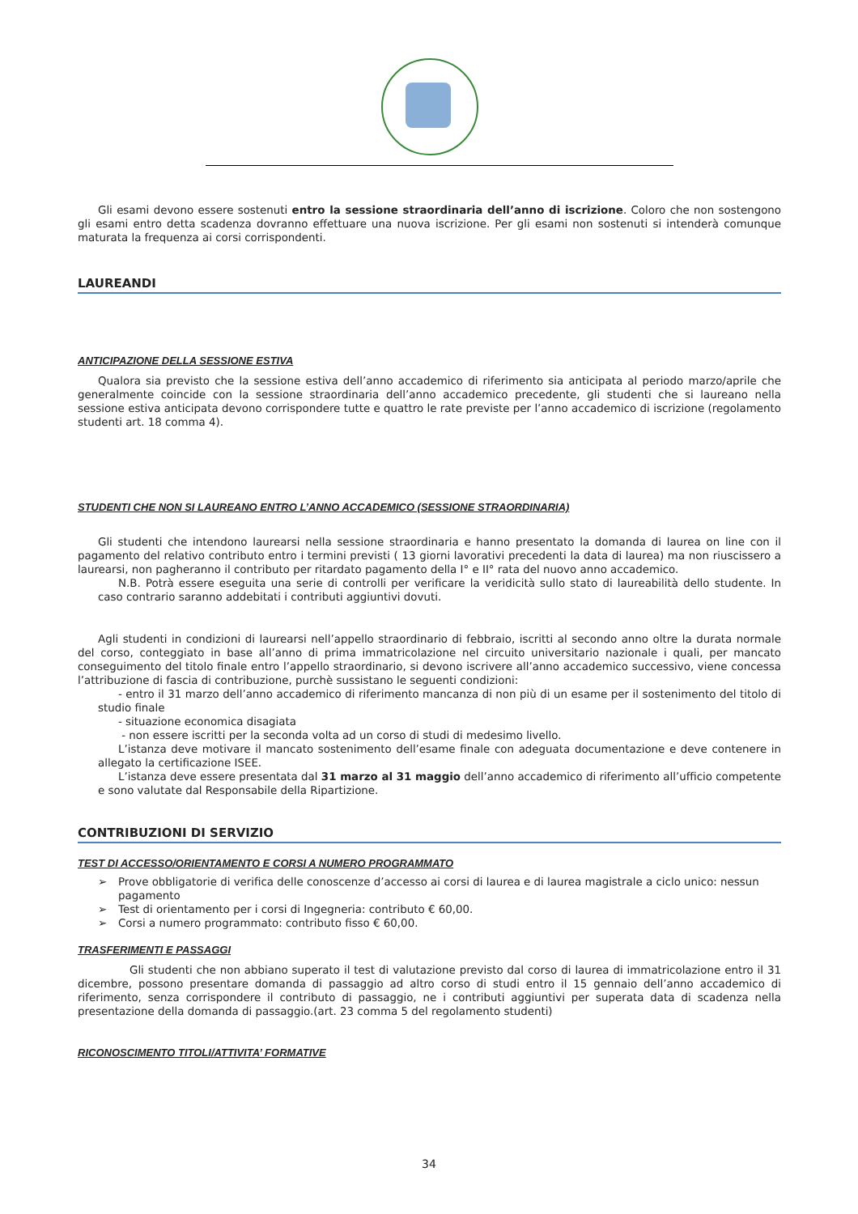Gli esami devono essere sostenuti entro la sessione straordinaria dell’anno di iscrizione. Coloro che non sostengono gli esami entro detta scadenza dovranno effettuare una nuova iscrizione. Per gli esami non sostenuti si intenderà comunque maturata la frequenza ai corsi corrispondenti.
LAUREANDI
ANTICIPAZIONE DELLA SESSIONE ESTIVA
Qualora sia previsto che la sessione estiva dell’anno accademico di riferimento sia anticipata al periodo marzo/aprile che generalmente coincide con la sessione straordinaria dell’anno accademico precedente, gli studenti che si laureano nella sessione estiva anticipata devono corrispondere tutte e quattro le rate previste per l’anno accademico di iscrizione (regolamento studenti art. 18 comma 4).
STUDENTI CHE NON SI LAUREANO ENTRO L’ANNO ACCADEMICO (SESSIONE STRAORDINARIA)
Gli studenti che intendono laurearsi nella sessione straordinaria e hanno presentato la domanda di laurea on line con il pagamento del relativo contributo entro i termini previsti ( 13 giorni lavorativi precedenti la data di laurea) ma non riuscissero a laurearsi, non pagheranno il contributo per ritardato pagamento della I° e II° rata del nuovo anno accademico.
N.B. Potrà essere eseguita una serie di controlli per verificare la veridicità sullo stato di laureabilità dello studente. In caso contrario saranno addebitati i contributi aggiuntivi dovuti.
Agli studenti in condizioni di laurearsi nell’appello straordinario di febbraio, iscritti al secondo anno oltre la durata normale del corso, conteggiato in base all’anno di prima immatricolazione nel circuito universitario nazionale i quali, per mancato conseguimento del titolo finale entro l’appello straordinario, si devono iscrivere all’anno accademico successivo, viene concessa l’attribuzione di fascia di contribuzione, purchè sussistano le seguenti condizioni:
- entro il 31 marzo dell’anno accademico di riferimento mancanza di non più di un esame per il sostenimento del titolo di studio finale
- situazione economica disagiata
- non essere iscritti per la seconda volta ad un corso di studi di medesimo livello.
L’istanza deve motivare il mancato sostenimento dell’esame finale con adeguata documentazione e deve contenere in allegato la certificazione ISEE.
L’istanza deve essere presentata dal 31 marzo al 31 maggio dell’anno accademico di riferimento all’ufficio competente e sono valutate dal Responsabile della Ripartizione.
CONTRIBUZIONI DI SERVIZIO
TEST DI ACCESSO/ORIENTAMENTO E CORSI A NUMERO PROGRAMMATO
➢ Prove obbligatorie di verifica delle conoscenze d’accesso ai corsi di laurea e di laurea magistrale a ciclo unico: nessun pagamento
➢ Test di orientamento per i corsi di Ingegneria: contributo € 60,00.
➢ Corsi a numero programmato: contributo fisso € 60,00.
TRASFERIMENTI E PASSAGGI
Gli studenti che non abbiano superato il test di valutazione previsto dal corso di laurea di immatricolazione entro il 31 dicembre, possono presentare domanda di passaggio ad altro corso di studi entro il 15 gennaio dell’anno accademico di riferimento, senza corrispondere il contributo di passaggio, ne i contributi aggiuntivi per superata data di scadenza nella presentazione della domanda di passaggio.(art. 23 comma 5 del regolamento studenti)
RICONOSCIMENTO TITOLI/ATTIVITA’ FORMATIVE
34